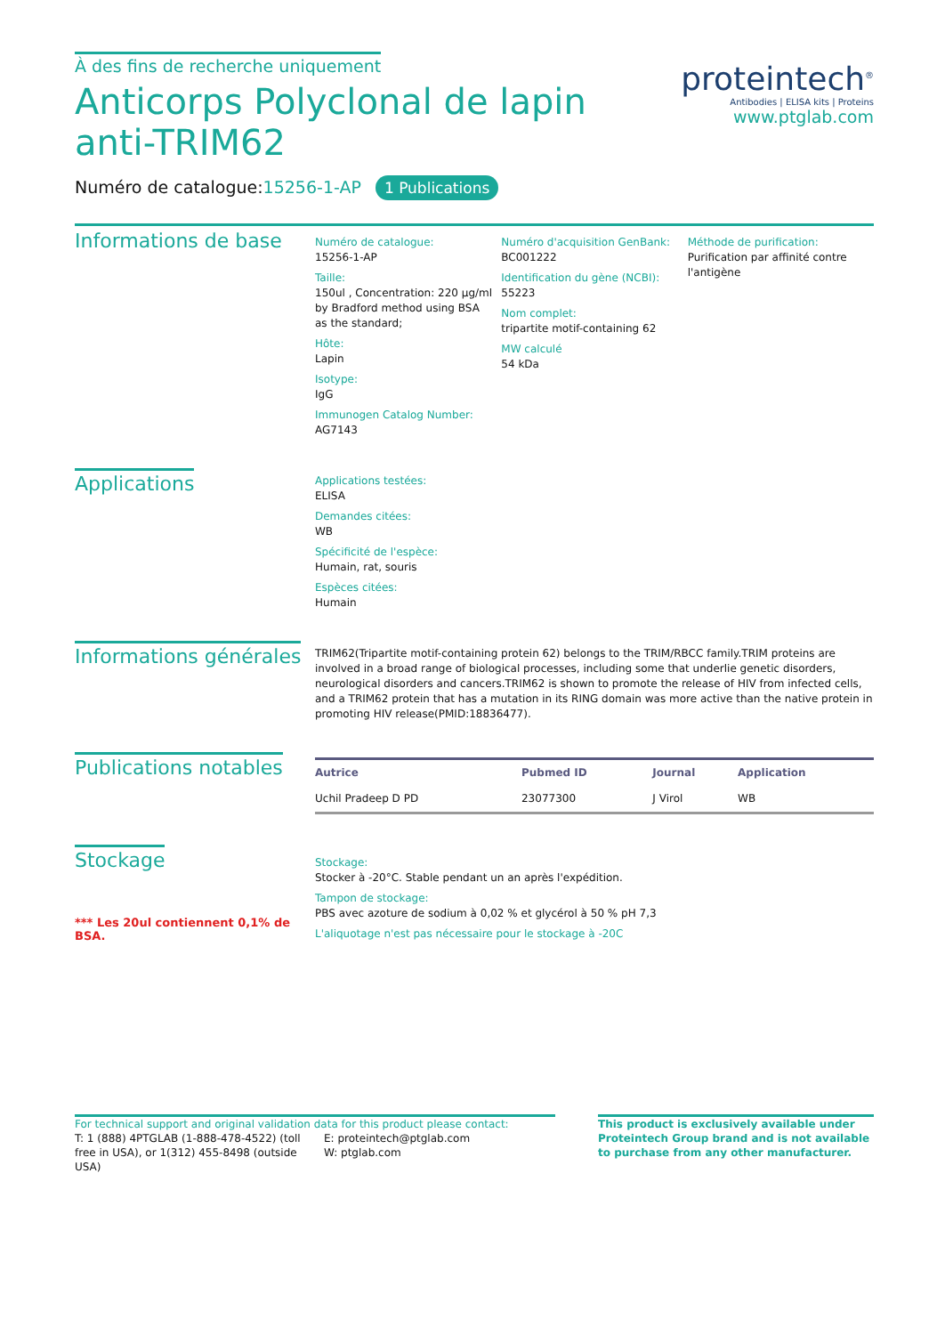À des fins de recherche uniquement
Anticorps Polyclonal de lapin anti-TRIM62
proteintech<sup>®</sup>
Antibodies | ELISA kits | Proteins
www.ptglab.com
Numéro de catalogue:15256-1-AP 1 Publications
Informations de base
Numéro de catalogue:
15256-1-AP
Taille:
150ul , Concentration: 220 μg/ml by Bradford method using BSA as the standard;
Hôte:
Lapin
Isotype:
IgG
Immunogen Catalog Number:
AG7143
Numéro d'acquisition GenBank:
BC001222
Identification du gène (NCBI):
55223
Nom complet:
tripartite motif-containing 62
MW calculé
54 kDa
Méthode de purification:
Purification par affinité contre l'antigène
Applications
Applications testées:
ELISA
Demandes citées:
WB
Spécificité de l'espèce:
Humain, rat, souris
Espèces citées:
Humain
Informations générales
TRIM62(Tripartite motif-containing protein 62) belongs to the TRIM/RBCC family.TRIM proteins are involved in a broad range of biological processes, including some that underlie genetic disorders, neurological disorders and cancers.TRIM62 is shown to promote the release of HIV from infected cells, and a TRIM62 protein that has a mutation in its RING domain was more active than the native protein in promoting HIV release(PMID:18836477).
Publications notables
| Autrice | Pubmed ID | Journal | Application |
| --- | --- | --- | --- |
| Uchil Pradeep D PD | 23077300 | J Virol | WB |
Stockage
*** Les 20ul contiennent 0,1% de BSA.
Stockage:
Stocker à -20°C. Stable pendant un an après l'expédition.
Tampon de stockage:
PBS avec azoture de sodium à 0,02 % et glycérol à 50 % pH 7,3
L'aliquotage n'est pas nécessaire pour le stockage à -20C
For technical support and original validation data for this product please contact:
T: 1 (888) 4PTGLAB (1-888-478-4522) (toll free in USA), or 1(312) 455-8498 (outside USA)
E: proteintech@ptglab.com
W: ptglab.com
This product is exclusively available under Proteintech Group brand and is not available to purchase from any other manufacturer.